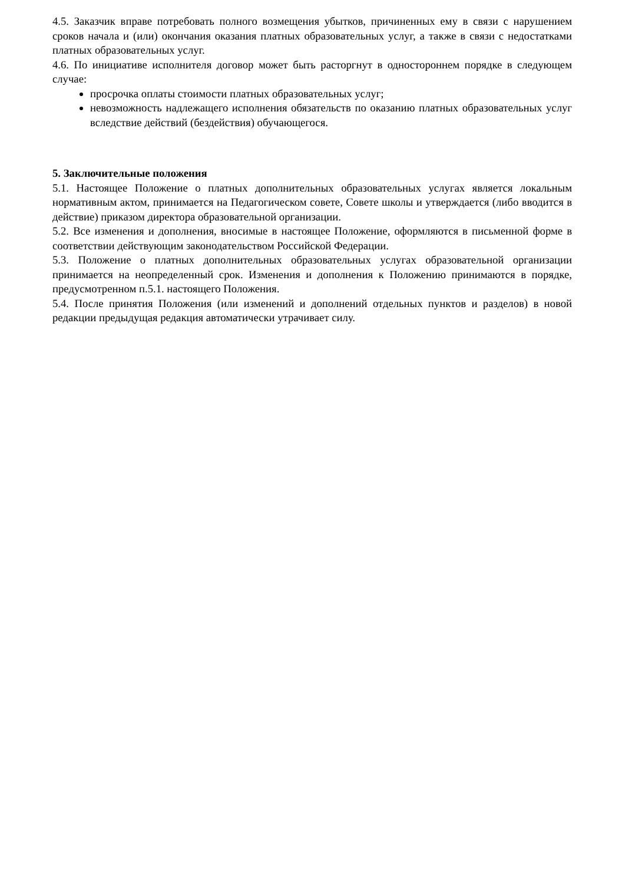4.5. Заказчик вправе потребовать полного возмещения убытков, причиненных ему в связи с нарушением сроков начала и (или) окончания оказания платных образовательных услуг, а также в связи с недостатками платных образовательных услуг.
4.6. По инициативе исполнителя договор может быть расторгнут в одностороннем порядке в следующем случае:
просрочка оплаты стоимости платных образовательных услуг;
невозможность надлежащего исполнения обязательств по оказанию платных образовательных услуг вследствие действий (бездействия) обучающегося.
5. Заключительные положения
5.1. Настоящее Положение о платных дополнительных образовательных услугах является локальным нормативным актом, принимается на Педагогическом совете, Совете школы и утверждается (либо вводится в действие) приказом директора образовательной организации.
5.2. Все изменения и дополнения, вносимые в настоящее Положение, оформляются в письменной форме в соответствии действующим законодательством Российской Федерации.
5.3. Положение о платных дополнительных образовательных услугах образовательной организации принимается на неопределенный срок. Изменения и дополнения к Положению принимаются в порядке, предусмотренном п.5.1. настоящего Положения.
5.4. После принятия Положения (или изменений и дополнений отдельных пунктов и разделов) в новой редакции предыдущая редакция автоматически утрачивает силу.